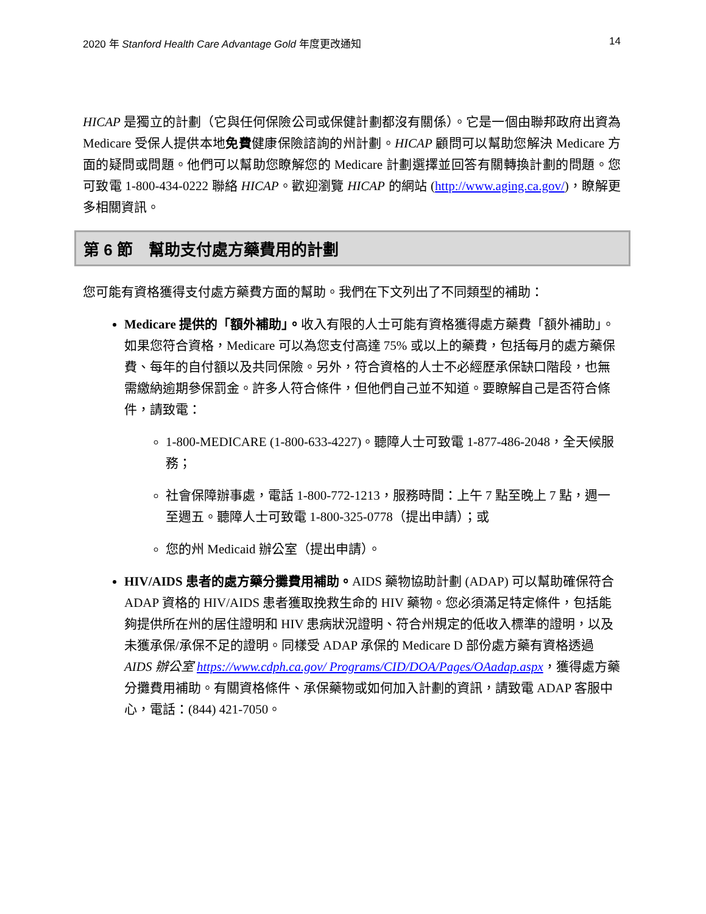2020 年 Stanford Health Care Advantage Gold 年度更改通知 14
HICAP 是獨立的計劃（它與任何保險公司或保健計劃都沒有關係）。它是一個由聯邦政府出資為 Medicare 受保人提供本地免費健康保險諮詢的州計劃。HICAP 顧問可以幫助您解決 Medicare 方面的疑問或問題。他們可以幫助您瞭解您的 Medicare 計劃選擇並回答有關轉換計劃的問題。您可致電 1-800-434-0222 聯絡 HICAP。歡迎瀏覽 HICAP 的網站 (http://www.aging.ca.gov/)，瞭解更多相關資訊。
第 6 節　幫助支付處方藥費用的計劃
您可能有資格獲得支付處方藥費方面的幫助。我們在下文列出了不同類型的補助：
Medicare 提供的「額外補助」。收入有限的人士可能有資格獲得處方藥費「額外補助」。如果您符合資格，Medicare 可以為您支付高達 75% 或以上的藥費，包括每月的處方藥保費、每年的自付額以及共同保險。另外，符合資格的人士不必經歷承保缺口階段，也無需繳納逾期參保罰金。許多人符合條件，但他們自己並不知道。要瞭解自己是否符合條件，請致電：
1-800-MEDICARE (1-800-633-4227)。聽障人士可致電 1-877-486-2048，全天候服務；
社會保障辦事處，電話 1-800-772-1213，服務時間：上午 7 點至晚上 7 點，週一至週五。聽障人士可致電 1-800-325-0778（提出申請）；或
您的州 Medicaid 辦公室（提出申請）。
HIV/AIDS 患者的處方藥分攤費用補助。AIDS 藥物協助計劃 (ADAP) 可以幫助確保符合 ADAP 資格的 HIV/AIDS 患者獲取挽救生命的 HIV 藥物。您必須滿足特定條件，包括能夠提供所在州的居住證明和 HIV 患病狀況證明、符合州規定的低收入標準的證明，以及未獲承保/承保不足的證明。同樣受 ADAP 承保的 Medicare D 部份處方藥有資格透過 AIDS 辦公室 https://www.cdph.ca.gov/ Programs/CID/DOA/Pages/OAadap.aspx，獲得處方藥分攤費用補助。有關資格條件、承保藥物或如何加入計劃的資訊，請致電 ADAP 客服中心，電話：(844) 421-7050。